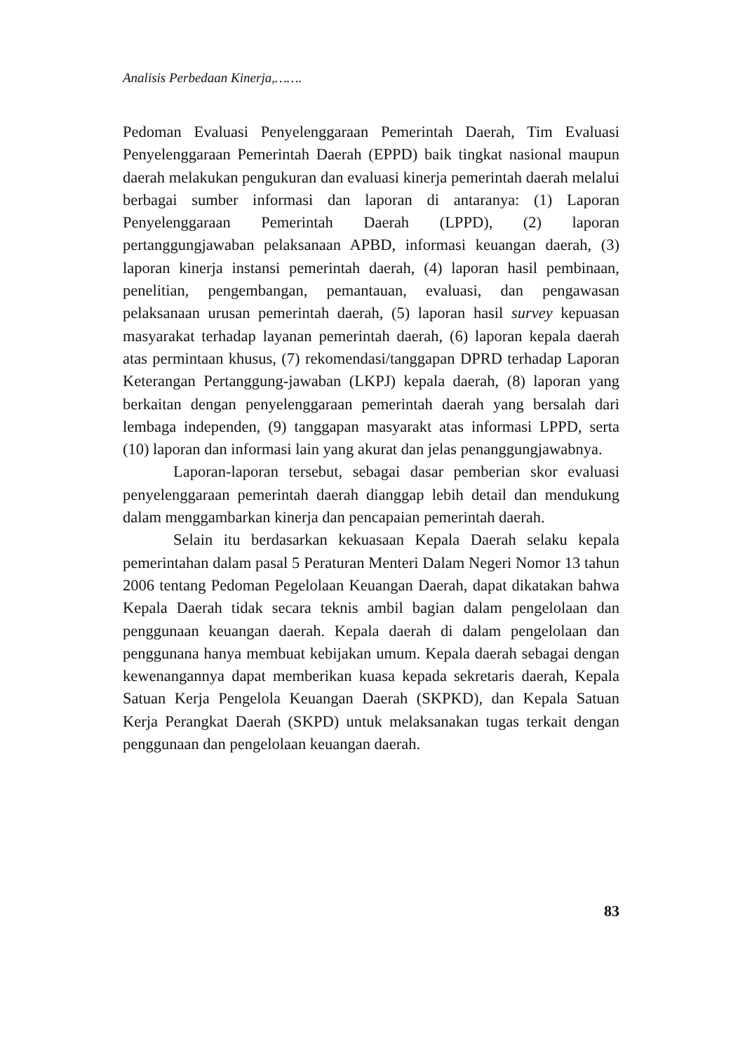Analisis Perbedaan Kinerja,…….
Pedoman Evaluasi Penyelenggaraan Pemerintah Daerah, Tim Evaluasi Penyelenggaraan Pemerintah Daerah (EPPD) baik tingkat nasional maupun daerah melakukan pengukuran dan evaluasi kinerja pemerintah daerah melalui berbagai sumber informasi dan laporan di antaranya: (1) Laporan Penyelenggaraan Pemerintah Daerah (LPPD), (2) laporan pertanggungjawaban pelaksanaan APBD, informasi keuangan daerah, (3) laporan kinerja instansi pemerintah daerah, (4) laporan hasil pembinaan, penelitian, pengembangan, pemantauan, evaluasi, dan pengawasan pelaksanaan urusan pemerintah daerah, (5) laporan hasil survey kepuasan masyarakat terhadap layanan pemerintah daerah, (6) laporan kepala daerah atas permintaan khusus, (7) rekomendasi/tanggapan DPRD terhadap Laporan Keterangan Pertanggung-jawaban (LKPJ) kepala daerah, (8) laporan yang berkaitan dengan penyelenggaraan pemerintah daerah yang bersalah dari lembaga independen, (9) tanggapan masyarakt atas informasi LPPD, serta (10) laporan dan informasi lain yang akurat dan jelas penanggungjawabnya.
Laporan-laporan tersebut, sebagai dasar pemberian skor evaluasi penyelenggaraan pemerintah daerah dianggap lebih detail dan mendukung dalam menggambarkan kinerja dan pencapaian pemerintah daerah.
Selain itu berdasarkan kekuasaan Kepala Daerah selaku kepala pemerintahan dalam pasal 5 Peraturan Menteri Dalam Negeri Nomor 13 tahun 2006 tentang Pedoman Pegelolaan Keuangan Daerah, dapat dikatakan bahwa Kepala Daerah tidak secara teknis ambil bagian dalam pengelolaan dan penggunaan keuangan daerah. Kepala daerah di dalam pengelolaan dan penggunana hanya membuat kebijakan umum. Kepala daerah sebagai dengan kewenangannya dapat memberikan kuasa kepada sekretaris daerah, Kepala Satuan Kerja Pengelola Keuangan Daerah (SKPKD), dan Kepala Satuan Kerja Perangkat Daerah (SKPD) untuk melaksanakan tugas terkait dengan penggunaan dan pengelolaan keuangan daerah.
83